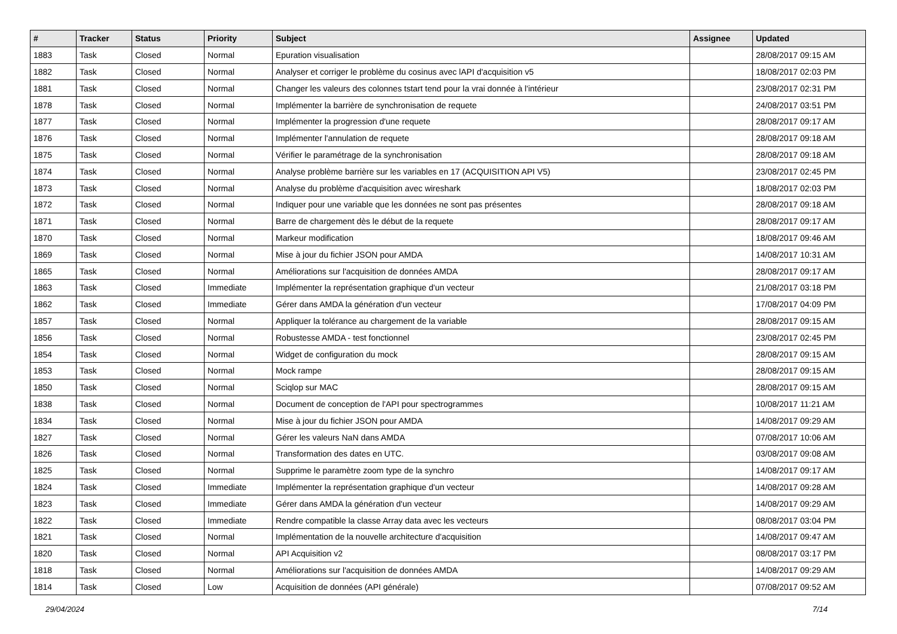| # | Tracker | Status | Priority | Subject | Assignee | Updated |
| --- | --- | --- | --- | --- | --- | --- |
| 1883 | Task | Closed | Normal | Epuration visualisation | | 28/08/2017 09:15 AM |
| 1882 | Task | Closed | Normal | Analyser et corriger le problème du cosinus avec lAPI d'acquisition v5 | | 18/08/2017 02:03 PM |
| 1881 | Task | Closed | Normal | Changer les valeurs des colonnes tstart tend pour la vrai donnée à l'intérieur | | 23/08/2017 02:31 PM |
| 1878 | Task | Closed | Normal | Implémenter la barrière de synchronisation de requete | | 24/08/2017 03:51 PM |
| 1877 | Task | Closed | Normal | Implémenter la progression d'une requete | | 28/08/2017 09:17 AM |
| 1876 | Task | Closed | Normal | Implémenter l'annulation de requete | | 28/08/2017 09:18 AM |
| 1875 | Task | Closed | Normal | Vérifier le paramétrage de la synchronisation | | 28/08/2017 09:18 AM |
| 1874 | Task | Closed | Normal | Analyse problème barrière sur les variables en 17 (ACQUISITION API V5) | | 23/08/2017 02:45 PM |
| 1873 | Task | Closed | Normal | Analyse du problème d'acquisition avec wireshark | | 18/08/2017 02:03 PM |
| 1872 | Task | Closed | Normal | Indiquer pour une variable que les données ne sont pas présentes | | 28/08/2017 09:18 AM |
| 1871 | Task | Closed | Normal | Barre de chargement dès le début de la requete | | 28/08/2017 09:17 AM |
| 1870 | Task | Closed | Normal | Markeur modification | | 18/08/2017 09:46 AM |
| 1869 | Task | Closed | Normal | Mise à jour du fichier JSON pour AMDA | | 14/08/2017 10:31 AM |
| 1865 | Task | Closed | Normal | Améliorations sur l'acquisition de données AMDA | | 28/08/2017 09:17 AM |
| 1863 | Task | Closed | Immediate | Implémenter la représentation graphique d'un vecteur | | 21/08/2017 03:18 PM |
| 1862 | Task | Closed | Immediate | Gérer dans AMDA la génération d'un vecteur | | 17/08/2017 04:09 PM |
| 1857 | Task | Closed | Normal | Appliquer la tolérance au chargement de la variable | | 28/08/2017 09:15 AM |
| 1856 | Task | Closed | Normal | Robustesse AMDA - test fonctionnel | | 23/08/2017 02:45 PM |
| 1854 | Task | Closed | Normal | Widget de configuration du mock | | 28/08/2017 09:15 AM |
| 1853 | Task | Closed | Normal | Mock rampe | | 28/08/2017 09:15 AM |
| 1850 | Task | Closed | Normal | Sciqlop sur MAC | | 28/08/2017 09:15 AM |
| 1838 | Task | Closed | Normal | Document de conception de l'API pour spectrogrammes | | 10/08/2017 11:21 AM |
| 1834 | Task | Closed | Normal | Mise à jour du fichier JSON pour AMDA | | 14/08/2017 09:29 AM |
| 1827 | Task | Closed | Normal | Gérer les valeurs NaN dans AMDA | | 07/08/2017 10:06 AM |
| 1826 | Task | Closed | Normal | Transformation des dates en UTC. | | 03/08/2017 09:08 AM |
| 1825 | Task | Closed | Normal | Supprime le paramètre zoom type de la synchro | | 14/08/2017 09:17 AM |
| 1824 | Task | Closed | Immediate | Implémenter la représentation graphique d'un vecteur | | 14/08/2017 09:28 AM |
| 1823 | Task | Closed | Immediate | Gérer dans AMDA la génération d'un vecteur | | 14/08/2017 09:29 AM |
| 1822 | Task | Closed | Immediate | Rendre compatible la classe Array data avec les vecteurs | | 08/08/2017 03:04 PM |
| 1821 | Task | Closed | Normal | Implémentation de la nouvelle architecture d'acquisition | | 14/08/2017 09:47 AM |
| 1820 | Task | Closed | Normal | API Acquisition v2 | | 08/08/2017 03:17 PM |
| 1818 | Task | Closed | Normal | Améliorations sur l'acquisition de données AMDA | | 14/08/2017 09:29 AM |
| 1814 | Task | Closed | Low | Acquisition de données (API générale) | | 07/08/2017 09:52 AM |
29/04/2024 7/14